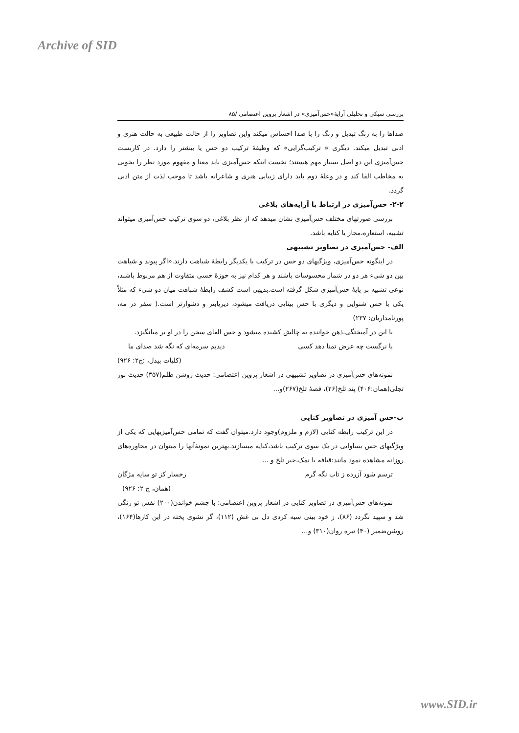Archive of SID
بررسی سبکی و تحلیلی آرایۀ«حس‌آمیزی» در اشعار پروین اعتصامی /۸۵
صداها را به رنگ تبدیل و رنگ را با صدا احساس میکند واین تصاویر را از حالت طبیعی به حالت هنری و ادبی تبدیل میکند. دیگری « ترکیب‌گرایی» که وظیفۀ ترکیب دو حس یا بیشتر را دارد. در کاربست حس‌آمیزی این دو اصل بسیار مهم هستند؛ نخست اینکه حس‌آمیزی باید معنا و مفهوم مورد نظر را بخوبی به مخاطب القا کند و در وعلۀ دوم باید دارای زیبایی هنری و شاعرانه باشد تا موجب لذت از متن ادبی گردد.
۲-۲- حس‌آمیزی در ارتباط با آرایه‌های بلاغی
بررسی صورتهای مختلف حس‌آمیزی نشان میدهد که از نظر بلاغی، دو سوی ترکیب حس‌آمیزی میتواند تشبیه، استعاره،مجاز یا کنایه باشد.
الف- حس‌آمیزی در تصاویر تشبیهی
در اینگونه حس‌آمیزی، ویژگیهای دو حس در ترکیب با یکدیگر رابطۀ شباهت دارند.«اگر پیوند و شباهت بین دو شیء هر دو در شمار محسوسات باشند و هر کدام نیز به حوزۀ حسی متفاوت از هم مربوط باشند، نوعی تشبیه بر پایۀ حس‌آمیزی شکل گرفته است.بدیهی است کشف رابطۀ شباهت میان دو شیء که مثلاً یکی با حس شنوایی و دیگری با حس بینایی دریافت میشود، دیریابتر و دشوارتر است.( سفر در مه، پورنامداریان: ۲۳۷)
با این در آمیختگی،ذهن خواننده به چالش کشیده میشود و حس الغای سخن را در او بر میانگیزد.
با نرگست چه عرض تمنا دهد کسی دیدیم سرمه‌ای که نگه شد صدای ما
(کلیات بیدل، ؛ج۲: ۹۲۶)
نمونه‌های حس‌آمیزی در تصاویر تشبیهی در اشعار پروین اعتصامی: حدیث روشن ظلم(۳۵۷) حدیث نور تجلی(همان:۴۰۶) پند تلخ(۲۶)، قصۀ تلخ(۲۶۷)و...
ب-حس آمیزی در تصاویر کنایی
در این ترکیب رابطه کنایی (لازم و ملزوم)وجود دارد.میتوان گفت که تمامی حس‌آمیزیهایی که یکی از ویژگیهای حس بساوایی در یک سوی ترکیب باشد،کنایه میسازند.بهترین نمونۀآنها را میتوان در محاوره‌های روزانه مشاهده نمود مانند:قیافه با نمک،خبر تلخ و ...
ترسم شود آزرده ز تاب نگه گرم رخسار کز تو سایه مژگان
(همان، ج ۲: ۹۲۶)
نمونه‌های حس‌آمیزی در تصاویر کنایی در اشعار پروین اعتصامی: با چشم خواندن(۲۰۰) نفس تو رنگی شد و سپید نگردد (۸۶)، ز خود بینی سیه کردی دل بی غش (۱۱۲)، گر نشوی پخته در این کارها(۱۶۴)، روشن‌ضمیر (۴۰) تیره روان(۳۱۰) و...
www.SID.ir